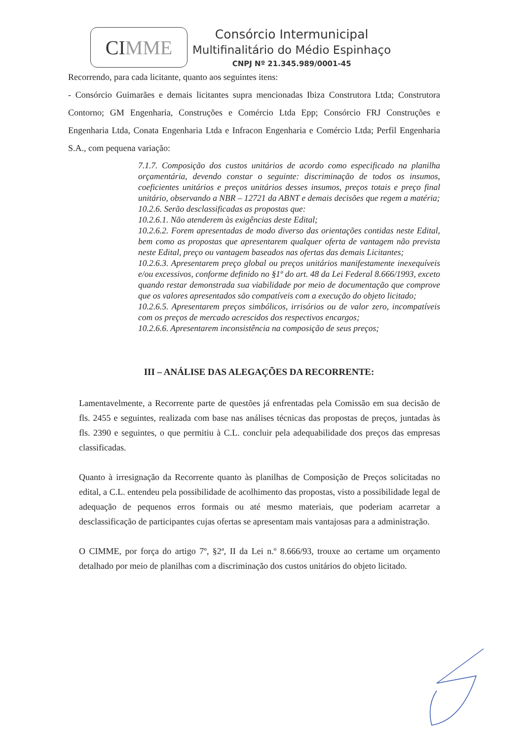CI MME
Consórcio Intermunicipal
Multifinalitário do Médio Espinhaço
CNPJ Nº 21.345.989/0001-45
Recorrendo, para cada licitante, quanto aos seguintes itens:
- Consórcio Guimarães e demais licitantes supra mencionadas Ibiza Construtora Ltda; Construtora Contorno; GM Engenharia, Construções e Comércio Ltda Epp; Consórcio FRJ Construções e Engenharia Ltda, Conata Engenharia Ltda e Infracon Engenharia e Comércio Ltda; Perfil Engenharia S.A., com pequena variação:
7.1.7. Composição dos custos unitários de acordo como especificado na planilha orçamentária, devendo constar o seguinte: discriminação de todos os insumos, coeficientes unitários e preços unitários desses insumos, preços totais e preço final unitário, observando a NBR – 12721 da ABNT e demais decisões que regem a matéria;
10.2.6. Serão desclassificadas as propostas que:
10.2.6.1. Não atenderem às exigências deste Edital;
10.2.6.2. Forem apresentadas de modo diverso das orientações contidas neste Edital, bem como as propostas que apresentarem qualquer oferta de vantagem não prevista neste Edital, preço ou vantagem baseados nas ofertas das demais Licitantes;
10.2.6.3. Apresentarem preço global ou preços unitários manifestamente inexequíveis e/ou excessivos, conforme definido no §1º do art. 48 da Lei Federal 8.666/1993, exceto quando restar demonstrada sua viabilidade por meio de documentação que comprove que os valores apresentados são compatíveis com a execução do objeto licitado;
10.2.6.5. Apresentarem preços simbólicos, irrisórios ou de valor zero, incompatíveis com os preços de mercado acrescidos dos respectivos encargos;
10.2.6.6. Apresentarem inconsistência na composição de seus preços;
III – ANÁLISE DAS ALEGAÇÕES DA RECORRENTE:
Lamentavelmente, a Recorrente parte de questões já enfrentadas pela Comissão em sua decisão de fls. 2455 e seguintes, realizada com base nas análises técnicas das propostas de preços, juntadas às fls. 2390 e seguintes, o que permitiu à C.L. concluir pela adequabilidade dos preços das empresas classificadas.
Quanto à irresignação da Recorrente quanto às planilhas de Composição de Preços solicitadas no edital, a C.L. entendeu pela possibilidade de acolhimento das propostas, visto a possibilidade legal de adequação de pequenos erros formais ou até mesmo materiais, que poderiam acarretar a desclassificação de participantes cujas ofertas se apresentam mais vantajosas para a administração.
O CIMME, por força do artigo 7º, §2ª, II da Lei n.º 8.666/93, trouxe ao certame um orçamento detalhado por meio de planilhas com a discriminação dos custos unitários do objeto licitado.